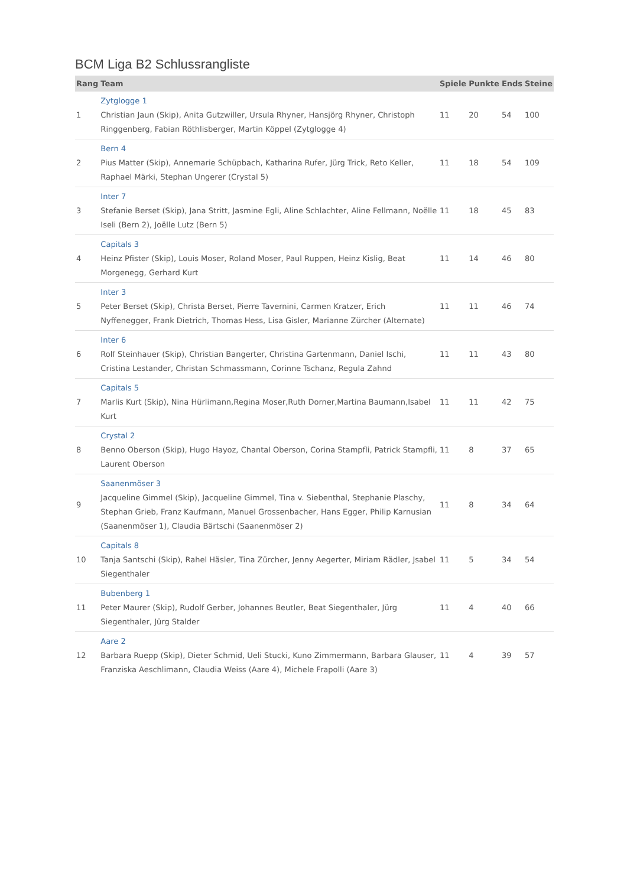BCM Liga B2 Schlussrangliste
| Rang | Team | Spiele | Punkte | Ends | Steine |
| --- | --- | --- | --- | --- | --- |
| 1 | Zytglogge 1 Christian Jaun (Skip), Anita Gutzwiller, Ursula Rhyner, Hansjörg Rhyner, Christoph Ringgenberg, Fabian Röthlisberger, Martin Köppel (Zytglogge 4) | 11 | 20 | 54 | 100 |
| 2 | Bern 4 Pius Matter (Skip), Annemarie Schüpbach, Katharina Rufer, Jürg Trick, Reto Keller, Raphael Märki, Stephan Ungerer (Crystal 5) | 11 | 18 | 54 | 109 |
| 3 | Inter 7 Stefanie Berset (Skip), Jana Stritt, Jasmine Egli, Aline Schlachter, Aline Fellmann, Noëlle Iseli (Bern 2), Joëlle Lutz (Bern 5) | 11 | 18 | 45 | 83 |
| 4 | Capitals 3 Heinz Pfister (Skip), Louis Moser, Roland Moser, Paul Ruppen, Heinz Kislig, Beat Morgenegg, Gerhard Kurt | 11 | 14 | 46 | 80 |
| 5 | Inter 3 Peter Berset (Skip), Christa Berset, Pierre Tavernini, Carmen Kratzer, Erich Nyffenegger, Frank Dietrich, Thomas Hess, Lisa Gisler, Marianne Zürcher (Alternate) | 11 | 11 | 46 | 74 |
| 6 | Inter 6 Rolf Steinhauer (Skip), Christian Bangerter, Christina Gartenmann, Daniel Ischi, Cristina Lestander, Christan Schmassmann, Corinne Tschanz, Regula Zahnd | 11 | 11 | 43 | 80 |
| 7 | Capitals 5 Marlis Kurt (Skip), Nina Hürlimann,Regina Moser,Ruth Dorner,Martina Baumann,Isabel Kurt | 11 | 11 | 42 | 75 |
| 8 | Crystal 2 Benno Oberson (Skip), Hugo Hayoz, Chantal Oberson, Corina Stampfli, Patrick Stampfli, Laurent Oberson | 11 | 8 | 37 | 65 |
| 9 | Saanenmöser 3 Jacqueline Gimmel (Skip), Jacqueline Gimmel, Tina v. Siebenthal, Stephanie Plaschy, Stephan Grieb, Franz Kaufmann, Manuel Grossenbacher, Hans Egger, Philip Karnusian (Saanenmöser 1), Claudia Bärtschi (Saanenmöser 2) | 11 | 8 | 34 | 64 |
| 10 | Capitals 8 Tanja Santschi (Skip), Rahel Häsler, Tina Zürcher, Jenny Aegerter, Miriam Rädler, Jsabel Siegenthaler | 11 | 5 | 34 | 54 |
| 11 | Bubenberg 1 Peter Maurer (Skip), Rudolf Gerber, Johannes Beutler, Beat Siegenthaler, Jürg Siegenthaler, Jürg Stalder | 11 | 4 | 40 | 66 |
| 12 | Aare 2 Barbara Ruepp (Skip), Dieter Schmid, Ueli Stucki, Kuno Zimmermann, Barbara Glauser, Franziska Aeschlimann, Claudia Weiss (Aare 4), Michele Frapolli (Aare 3) | 11 | 4 | 39 | 57 |